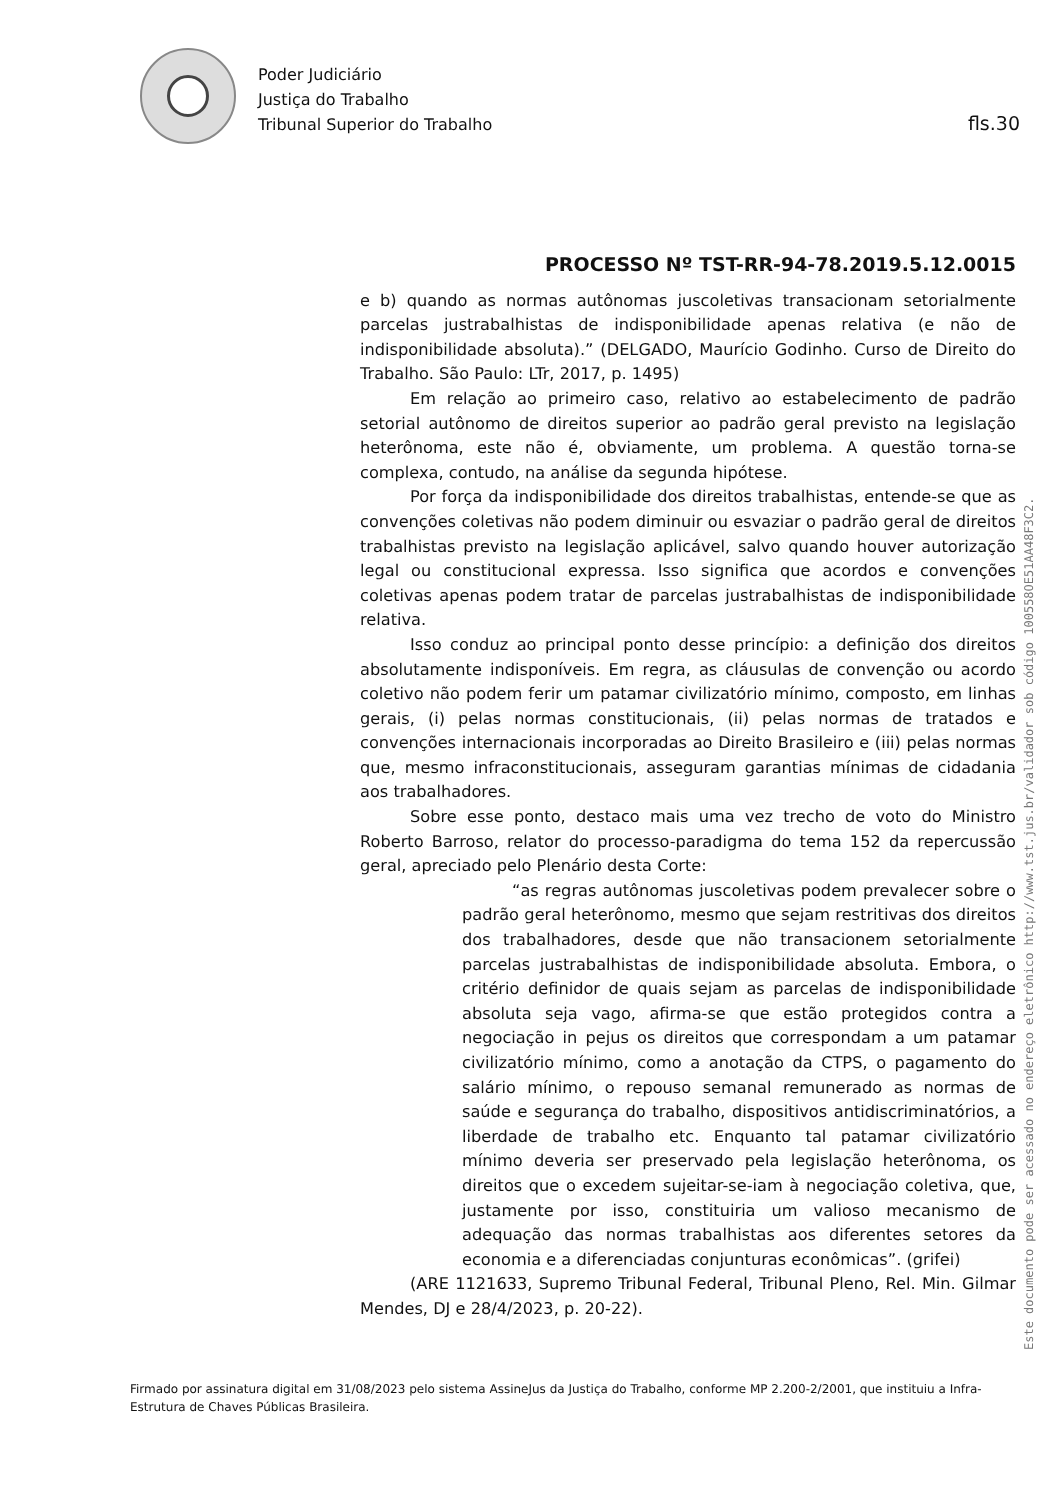Poder Judiciário
Justiça do Trabalho
Tribunal Superior do Trabalho
fls.30
PROCESSO Nº TST-RR-94-78.2019.5.12.0015
e b) quando as normas autônomas juscoletivas transacionam setorialmente parcelas justrabalhistas de indisponibilidade apenas relativa (e não de indisponibilidade absoluta).” (DELGADO, Maurício Godinho. Curso de Direito do Trabalho. São Paulo: LTr, 2017, p. 1495)
Em relação ao primeiro caso, relativo ao estabelecimento de padrão setorial autônomo de direitos superior ao padrão geral previsto na legislação heterônoma, este não é, obviamente, um problema. A questão torna-se complexa, contudo, na análise da segunda hipótese.
Por força da indisponibilidade dos direitos trabalhistas, entende-se que as convenções coletivas não podem diminuir ou esvaziar o padrão geral de direitos trabalhistas previsto na legislação aplicável, salvo quando houver autorização legal ou constitucional expressa. Isso significa que acordos e convenções coletivas apenas podem tratar de parcelas justrabalhistas de indisponibilidade relativa.
Isso conduz ao principal ponto desse princípio: a definição dos direitos absolutamente indisponíveis. Em regra, as cláusulas de convenção ou acordo coletivo não podem ferir um patamar civilizatório mínimo, composto, em linhas gerais, (i) pelas normas constitucionais, (ii) pelas normas de tratados e convenções internacionais incorporadas ao Direito Brasileiro e (iii) pelas normas que, mesmo infraconstitucionais, asseguram garantias mínimas de cidadania aos trabalhadores.
Sobre esse ponto, destaco mais uma vez trecho de voto do Ministro Roberto Barroso, relator do processo-paradigma do tema 152 da repercussão geral, apreciado pelo Plenário desta Corte:
“as regras autônomas juscoletivas podem prevalecer sobre o padrão geral heterônomo, mesmo que sejam restritivas dos direitos dos trabalhadores, desde que não transacionem setorialmente parcelas justrabalhistas de indisponibilidade absoluta. Embora, o critério definidor de quais sejam as parcelas de indisponibilidade absoluta seja vago, afirma-se que estão protegidos contra a negociação in pejus os direitos que correspondam a um patamar civilizatório mínimo, como a anotação da CTPS, o pagamento do salário mínimo, o repouso semanal remunerado as normas de saúde e segurança do trabalho, dispositivos antidiscriminatórios, a liberdade de trabalho etc. Enquanto tal patamar civilizatório mínimo deveria ser preservado pela legislação heterônoma, os direitos que o excedem sujeitar-se-iam à negociação coletiva, que, justamente por isso, constituiria um valioso mecanismo de adequação das normas trabalhistas aos diferentes setores da economia e a diferenciadas conjunturas econômicas”. (grifei)
(ARE 1121633, Supremo Tribunal Federal, Tribunal Pleno, Rel. Min. Gilmar Mendes, DJ e 28/4/2023, p. 20-22).
Este documento pode ser acessado no endereço eletrônico http://www.tst.jus.br/validador sob código 100558OE51AA48F3C2.
Firmado por assinatura digital em 31/08/2023 pelo sistema AssineJus da Justiça do Trabalho, conforme MP 2.200-2/2001, que instituiu a Infra-Estrutura de Chaves Públicas Brasileira.